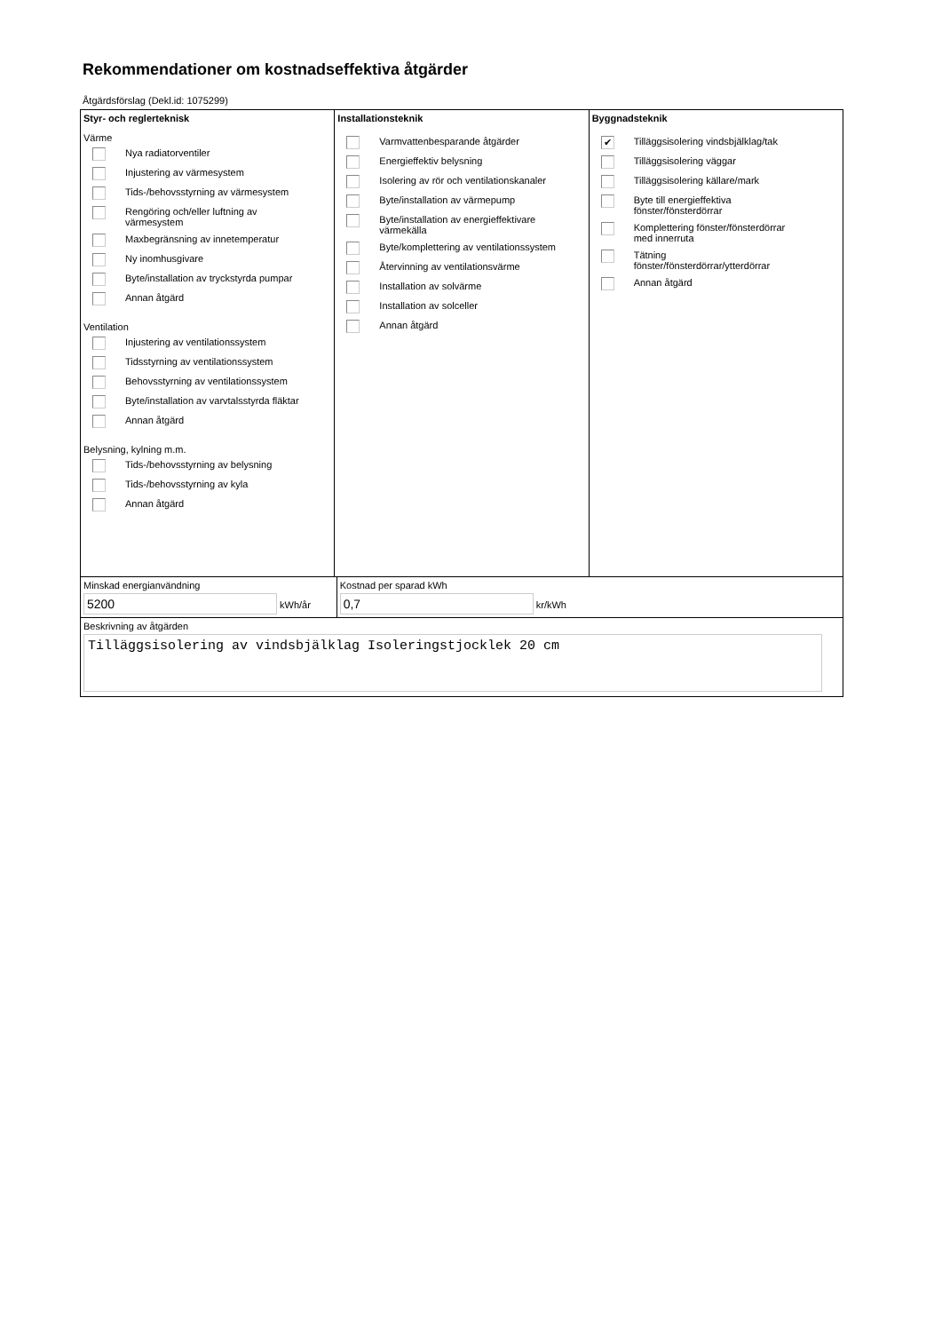Rekommendationer om kostnadseffektiva åtgärder
Åtgärdsförslag (Dekl.id: 1075299)
Styr- och reglerteknisk
Värme
Nya radiatorventiler
Injustering av värmesystem
Tids-/behovsstyrning av värmesystem
Rengöring och/eller luftning av
värmesystem
Maxbegränsning av innetemperatur
Ny inomhusgivare
Byte/installation av tryckstyrda pumpar
Annan åtgärd
Ventilation
Injustering av ventilationssystem
Tidsstyrning av ventilationssystem
Behovsstyrning av ventilationssystem
Byte/installation av varvtalsstyrda fläktar
Annan åtgärd
Belysning, kylning m.m.
Tids-/behovsstyrning av belysning
Tids-/behovsstyrning av kyla
Annan åtgärd
Installationsteknik
Varmvattenbesparande åtgärder
Energieffektiv belysning
Isolering av rör och ventilationskanaler
Byte/installation av värmepump
Byte/installation av energieffektivare
värmekälla
Byte/komplettering av ventilationssystem
Återvinning av ventilationsvärme
Installation av solvärme
Installation av solceller
Annan åtgärd
Byggnadsteknik
✔ Tilläggsisolering vindsbjälklag/tak
Tilläggsisolering väggar
Tilläggsisolering källare/mark
Byte till energieffektiva
fönster/fönsterdörrar
Komplettering fönster/fönsterdörrar
med innerruta
Tätning
fönster/fönsterdörrar/ytterdörrar
Annan åtgärd
Minskad energianvändning
5200 kWh/år
Kostnad per sparad kWh
0,7 kr/kWh
Beskrivning av åtgärden
Tilläggsisolering av vindsbjälklag Isoleringstjocklek 20 cm